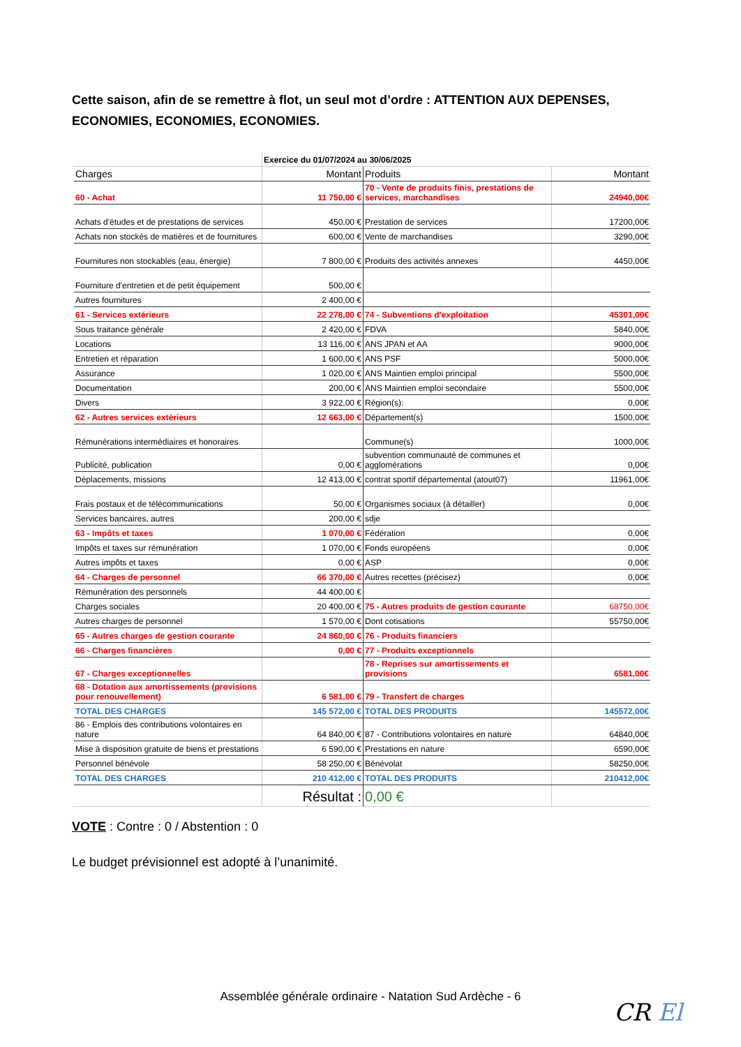Cette saison, afin de se remettre à flot, un seul mot d’ordre : ATTENTION AUX DEPENSES, ECONOMIES, ECONOMIES, ECONOMIES.
| | Exercice du 01/07/2024 au 30/06/2025 | | |
| Charges | Montant | Produits | Montant |
| 60 - Achat | 11 750,00 € | 70 - Vente de produits finis, prestations de services, marchandises | 24940,00€ |
| Achats d'études et de prestations de services | 450,00 € | Prestation de services | 17200,00€ |
| Achats non stockés de matières et de fournitures | 600,00 € | Vente de marchandises | 3290,00€ |
| Fournitures non stockables (eau, énergie) | 7 800,00 € | Produits des activités annexes | 4450,00€ |
| Fourniture d'entretien et de petit équipement | 500,00 € | | |
| Autres fournitures | 2 400,00 € | | |
| 61 - Services extérieurs | 22 278,00 € | 74 - Subventions d'exploitation | 45301,00€ |
| Sous traitance générale | 2 420,00 € | FDVA | 5840,00€ |
| Locations | 13 116,00 € | ANS JPAN et AA | 9000,00€ |
| Entretien et réparation | 1 600,00 € | ANS PSF | 5000,00€ |
| Assurance | 1 020,00 € | ANS Maintien emploi principal | 5500,00€ |
| Documentation | 200,00 € | ANS Maintien emploi secondaire | 5500,00€ |
| Divers | 3 922,00 € | Région(s): | 0,00€ |
| 62 - Autres services extérieurs | 12 663,00 € | Département(s) | 1500,00€ |
| Rémunérations intermédiaires et honoraires | | Commune(s) | 1000,00€ |
| Publicité, publication | 0,00 € | subvention communauté de communes et agglomérations | 0,00€ |
| Déplacements, missions | 12 413,00 € | contrat sportif départemental (atout07) | 11961,00€ |
| Frais postaux et de télécommunications | 50,00 € | Organismes sociaux (à détailler) | 0,00€ |
| Services bancaires, autres | 200,00 € | sdje | |
| 63 - Impôts et taxes | 1 070,00 € | Fédération | 0,00€ |
| Impôts et taxes sur rémunération | 1 070,00 € | Fonds européens | 0,00€ |
| Autres impôts et taxes | 0,00 € | ASP | 0,00€ |
| 64 - Charges de personnel | 66 370,00 € | Autres recettes (précisez) | 0,00€ |
| Rémunération des personnels | 44 400,00 € | | |
| Charges sociales | 20 400,00 € | 75 - Autres produits de gestion courante | 68750,00€ |
| Autres charges de personnel | 1 570,00 € | Dont cotisations | 55750,00€ |
| 65 - Autres charges de gestion courante | 24 860,00 € | 76 - Produits financiers | |
| 66 - Charges financières | 0,00 € | 77 - Produits exceptionnels | |
| 67 - Charges exceptionnelles | | 78 - Reprises sur amortissements et provisions | 6581,00€ |
| 68 - Dotation aux amortissements (provisions pour renouvellement) | 6 581,00 € | 79 - Transfert de charges | |
| TOTAL DES CHARGES | 145 572,00 € | TOTAL DES PRODUITS | 145572,00€ |
| 86 - Emplois des contributions volontaires en nature | 64 840,00 € | 87 - Contributions volontaires en nature | 64840,00€ |
| Mise à disposition gratuite de biens et prestations | 6 590,00 € | Prestations en nature | 6590,00€ |
| Personnel bénévole | 58 250,00 € | Bénévolat | 58250,00€ |
| TOTAL DES CHARGES | 210 412,00 € | TOTAL DES PRODUITS | 210412,00€ |
| | Résultat : | 0,00 € | |
VOTE : Contre : 0 / Abstention : 0
Le budget prévisionnel est adopté à l’unanimité.
Assemblée générale ordinaire - Natation Sud Ardèche - 6
CR El